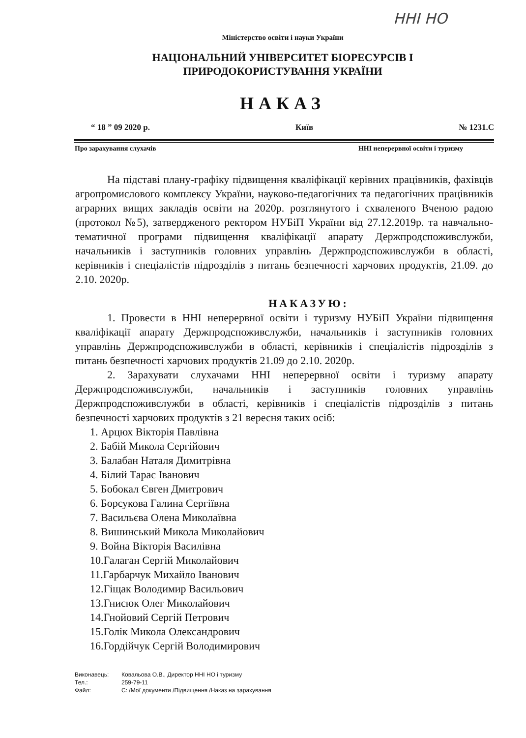ННІ НО
Міністерство освіти і науки України
НАЦІОНАЛЬНИЙ УНІВЕРСИТЕТ БІОРЕСУРСІВ І
ПРИРОДОКОРИСТУВАННЯ УКРАЇНИ
НАКАЗ
“ 18 ” 09 2020 р. Київ № 1231.С
Про зарахування слухачів ННІ неперервної освіти і туризму
На підставі плану-графіку підвищення кваліфікації керівних працівників, фахівців агропромислового комплексу України, науково-педагогічних та педагогічних працівників аграрних вищих закладів освіти на 2020р. розглянутого і схваленого Вченою радою (протокол №5), затвердженого ректором НУБіП України від 27.12.2019р. та навчально-тематичної програми підвищення кваліфікації апарату Держпродспоживслужби, начальників і заступників головних управлінь Держпродспоживслужби в області, керівників і спеціалістів підрозділів з питань безпечності харчових продуктів, 21.09. до 2.10. 2020р.
НАКАЗУЮ:
1. Провести в ННІ неперервної освіти і туризму НУБіП України підвищення кваліфікації апарату Держпродспоживслужби, начальників і заступників головних управлінь Держпродспоживслужби в області, керівників і спеціалістів підрозділів з питань безпечності харчових продуктів 21.09 до 2.10. 2020р.
2. Зарахувати слухачами ННІ неперервної освіти і туризму апарату Держпродспоживслужби, начальників і заступників головних управлінь Держпродспоживслужби в області, керівників і спеціалістів підрозділів з питань безпечності харчових продуктів з 21 вересня таких осіб:
1. Арцюх Вікторія Павлівна
2. Бабій Микола Сергійович
3. Балабан Наталя Димитрівна
4. Білий Тарас Іванович
5. Бобокал Євген Дмитрович
6. Борсукова Галина Сергіївна
7. Васильєва Олена Миколаївна
8. Вишинський Микола Миколайович
9. Война Вікторія Василівна
10.Галаган Сергій Миколайович
11.Гарбарчук Михайло Іванович
12.Гіщак Володимир Васильович
13.Гнисюк Олег Миколайович
14.Гнойовий Сергій Петрович
15.Голік Микола Олександрович
16.Гордійчук Сергій Володимирович
Виконавець: Ковальова О.В., Директор ННІ НО і туризму
Тел.: 259-79-11
Файл: С: /Мої документи /Підвищення /Наказ на зарахування